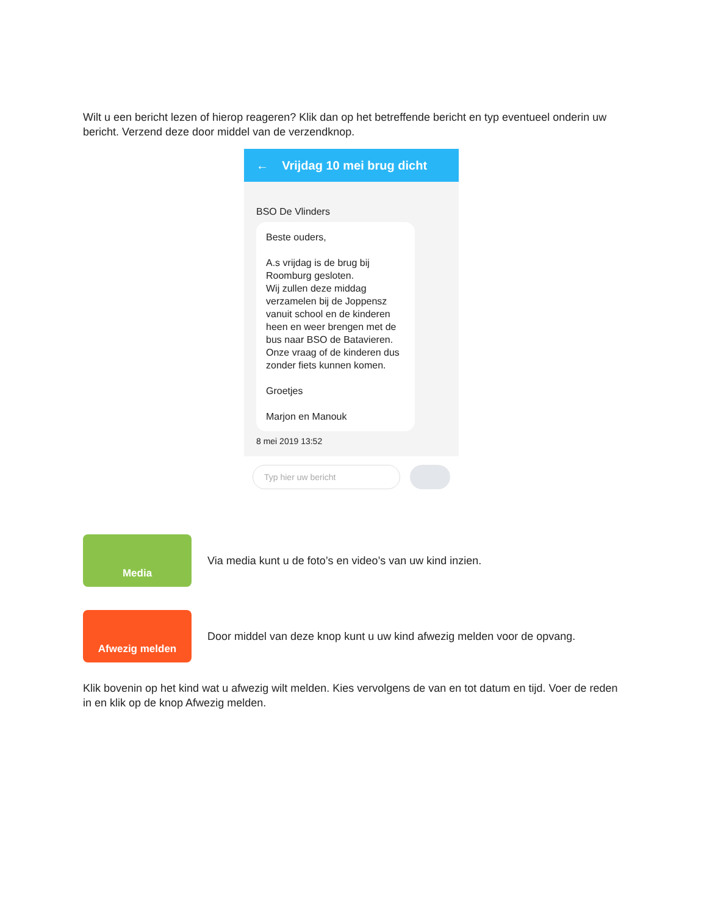Wilt u een bericht lezen of hierop reageren? Klik dan op het betreffende bericht en typ eventueel onderin uw bericht. Verzend deze door middel van de verzendknop.
← Vrijdag 10 mei brug dicht
BSO De Vlinders
Beste ouders,
A.s vrijdag is de brug bij Roomburg gesloten.
Wij zullen deze middag verzamelen bij de Joppensz vanuit school en de kinderen heen en weer brengen met de bus naar BSO de Batavieren.
Onze vraag of de kinderen dus zonder fiets kunnen komen.
Groetjes
Marjon en Manouk
8 mei 2019 13:52
Typ hier uw bericht
Media
Via media kunt u de foto’s en video’s van uw kind inzien.
Afwezig melden
Door middel van deze knop kunt u uw kind afwezig melden voor de opvang.
Klik bovenin op het kind wat u afwezig wilt melden. Kies vervolgens de van en tot datum en tijd. Voer de reden in en klik op de knop Afwezig melden.